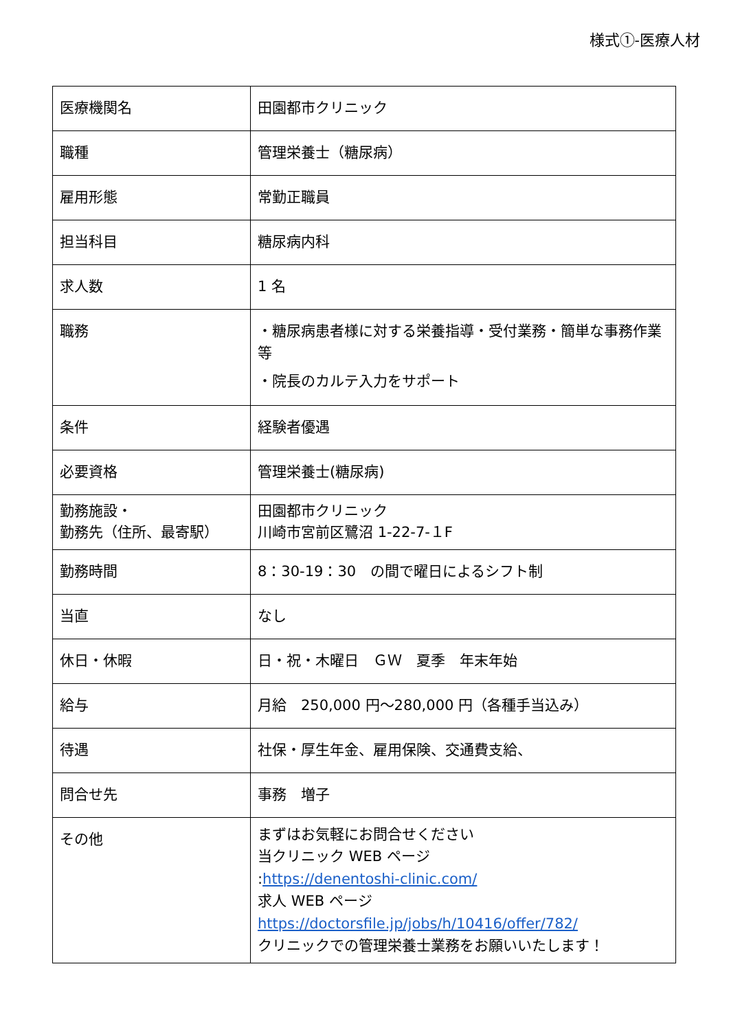様式①-医療人材
| 医療機関名 | 田園都市クリニック |
| 職種 | 管理栄養士（糖尿病） |
| 雇用形態 | 常勤正職員 |
| 担当科目 | 糖尿病内科 |
| 求人数 | 1 名 |
| 職務 | ・糖尿病患者様に対する栄養指導・受付業務・簡単な事務作業等 ・院長のカルテ入力をサポート |
| 条件 | 経験者優遇 |
| 必要資格 | 管理栄養士(糖尿病) |
| 勤務施設・ 勤務先（住所、最寄駅） | 田園都市クリニック 川崎市宮前区鷺沼 1-22-7-１F |
| 勤務時間 | 8：30-19：30 の間で曜日によるシフト制 |
| 当直 | なし |
| 休日・休暇 | 日・祝・木曜日 ＧＷ 夏季 年末年始 |
| 給与 | 月給 250,000 円～280,000 円（各種手当込み） |
| 待遇 | 社保・厚生年金、雇用保険、交通費支給、 |
| 問合せ先 | 事務 増子 |
| その他 | まずはお気軽にお問合せください 当クリニック WEB ページ : https://denentoshi-clinic.com/ 求人 WEB ページ https://doctorsfile.jp/jobs/h/10416/offer/782/ クリニックでの管理栄養士業務をお願いいたします！ |